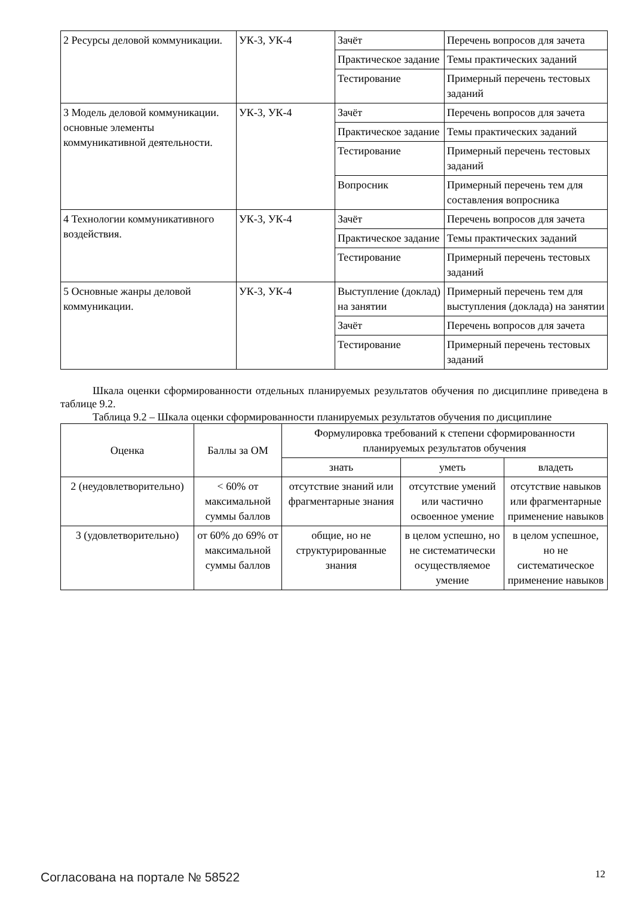| 2 Ресурсы деловой коммуникации. | УК-3, УК-4 | Зачёт | Перечень вопросов для зачета |
| | | Практическое задание | Темы практических заданий |
| | | Тестирование | Примерный перечень тестовых заданий |
| 3 Модель деловой коммуникации. основные элементы коммуникативной деятельности. | УК-3, УК-4 | Зачёт | Перечень вопросов для зачета |
| | | Практическое задание | Темы практических заданий |
| | | Тестирование | Примерный перечень тестовых заданий |
| | | Вопросник | Примерный перечень тем для составления вопросника |
| 4 Технологии коммуникативного воздействия. | УК-3, УК-4 | Зачёт | Перечень вопросов для зачета |
| | | Практическое задание | Темы практических заданий |
| | | Тестирование | Примерный перечень тестовых заданий |
| 5 Основные жанры деловой коммуникации. | УК-3, УК-4 | Выступление (доклад) на занятии | Примерный перечень тем для выступления (доклада) на занятии |
| | | Зачёт | Перечень вопросов для зачета |
| | | Тестирование | Примерный перечень тестовых заданий |
Шкала оценки сформированности отдельных планируемых результатов обучения по дисциплине приведена в таблице 9.2.
Таблица 9.2 – Шкала оценки сформированности планируемых результатов обучения по дисциплине
| Оценка | Баллы за ОМ | Формулировка требований к степени сформированности планируемых результатов обучения | | |
| --- | --- | --- | --- | --- |
| | | знать | уметь | владеть |
| 2 (неудовлетворительно) | < 60% от максимальной суммы баллов | отсутствие знаний или фрагментарные знания | отсутствие умений или частично освоенное умение | отсутствие навыков или фрагментарные применение навыков |
| 3 (удовлетворительно) | от 60% до 69% от максимальной суммы баллов | общие, но не структурированные знания | в целом успешно, но не систематически осуществляемое умение | в целом успешное, но не систематическое применение навыков |
Согласована на портале № 58522 12